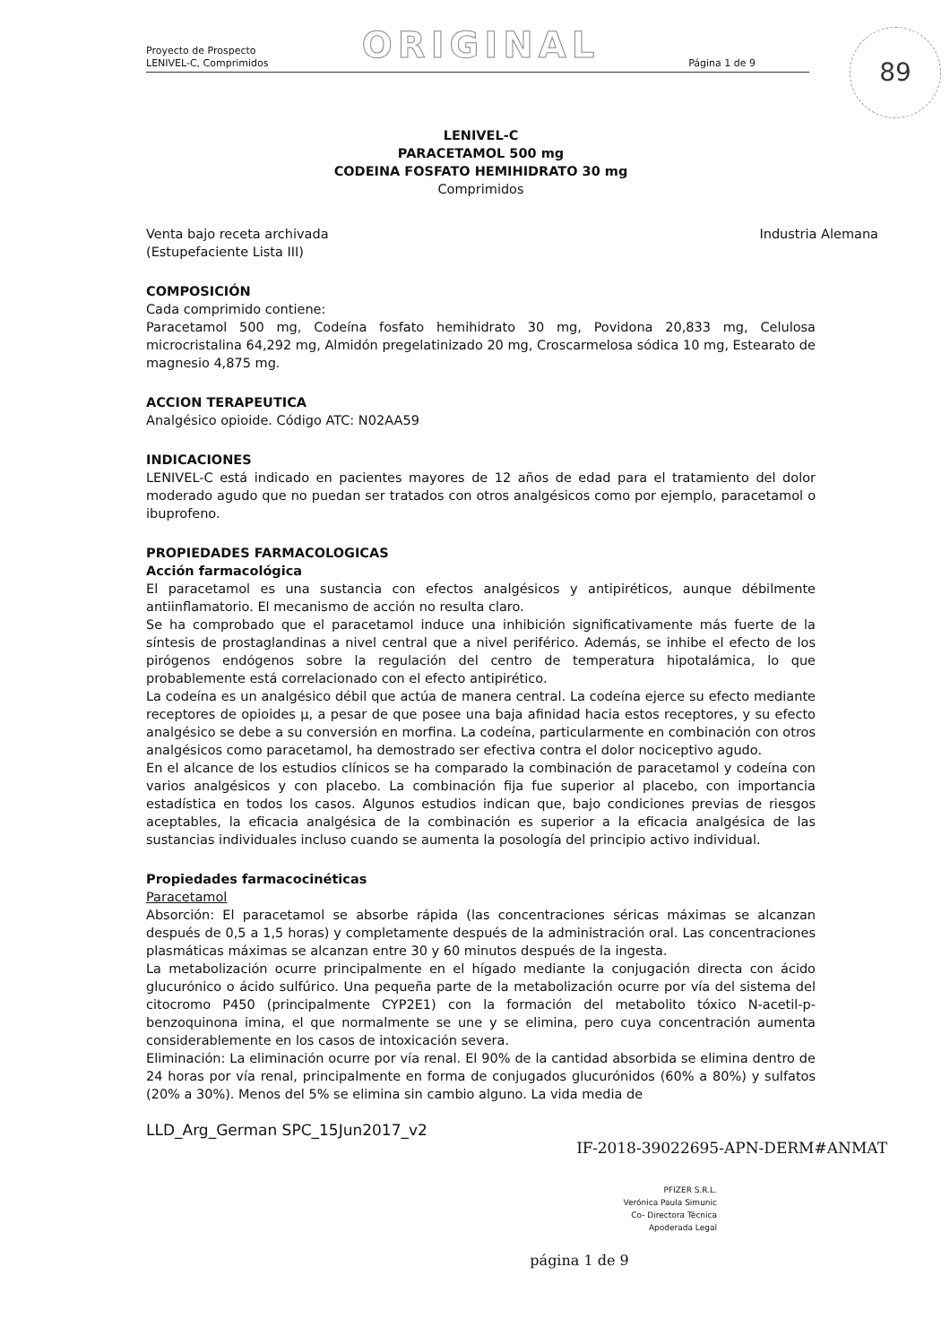89
ORIGINAL
Proyecto de Prospecto
LENIVEL-C, Comprimidos
Página 1 de 9
LENIVEL-C
PARACETAMOL 500 mg
CODEINA FOSFATO HEMIHIDRATO 30 mg
Comprimidos
Venta bajo receta archivada
(Estupefaciente Lista III)
Industria Alemana
COMPOSICIÓN
Cada comprimido contiene:
Paracetamol 500 mg, Codeína fosfato hemihidrato 30 mg, Povidona 20,833 mg, Celulosa microcristalina 64,292 mg, Almidón pregelatinizado 20 mg, Croscarmelosa sódica 10 mg, Estearato de magnesio 4,875 mg.
ACCION TERAPEUTICA
Analgésico opioide. Código ATC: N02AA59
INDICACIONES
LENIVEL-C está indicado en pacientes mayores de 12 años de edad para el tratamiento del dolor moderado agudo que no puedan ser tratados con otros analgésicos como por ejemplo, paracetamol o ibuprofeno.
PROPIEDADES FARMACOLOGICAS
Acción farmacológica
El paracetamol es una sustancia con efectos analgésicos y antipiréticos, aunque débilmente antiinflamatorio. El mecanismo de acción no resulta claro.
Se ha comprobado que el paracetamol induce una inhibición significativamente más fuerte de la síntesis de prostaglandinas a nivel central que a nivel periférico. Además, se inhibe el efecto de los pirógenos endógenos sobre la regulación del centro de temperatura hipotalámica, lo que probablemente está correlacionado con el efecto antipirético.
La codeína es un analgésico débil que actúa de manera central. La codeína ejerce su efecto mediante receptores de opioides µ, a pesar de que posee una baja afinidad hacia estos receptores, y su efecto analgésico se debe a su conversión en morfina. La codeína, particularmente en combinación con otros analgésicos como paracetamol, ha demostrado ser efectiva contra el dolor nociceptivo agudo.
En el alcance de los estudios clínicos se ha comparado la combinación de paracetamol y codeína con varios analgésicos y con placebo. La combinación fija fue superior al placebo, con importancia estadística en todos los casos. Algunos estudios indican que, bajo condiciones previas de riesgos aceptables, la eficacia analgésica de la combinación es superior a la eficacia analgésica de las sustancias individuales incluso cuando se aumenta la posología del principio activo individual.
Propiedades farmacocinéticas
Paracetamol
Absorción: El paracetamol se absorbe rápida (las concentraciones séricas máximas se alcanzan después de 0,5 a 1,5 horas) y completamente después de la administración oral. Las concentraciones plasmáticas máximas se alcanzan entre 30 y 60 minutos después de la ingesta.
La metabolización ocurre principalmente en el hígado mediante la conjugación directa con ácido glucurónico o ácido sulfúrico. Una pequeña parte de la metabolización ocurre por vía del sistema del citocromo P450 (principalmente CYP2E1) con la formación del metabolito tóxico N-acetil-p-benzoquinona imina, el que normalmente se une y se elimina, pero cuya concentración aumenta considerablemente en los casos de intoxicación severa.
Eliminación: La eliminación ocurre por vía renal. El 90% de la cantidad absorbida se elimina dentro de 24 horas por vía renal, principalmente en forma de conjugados glucurónidos (60% a 80%) y sulfatos (20% a 30%). Menos del 5% se elimina sin cambio alguno. La vida media de
LLD_Arg_German SPC_15Jun2017_v2
IF-2018-39022695-APN-DERM#ANMAT
PFIZER S.R.L.
Verónica Paula Simunic
Co- Directora Técnica
Apoderada Legal
página 1 de 9